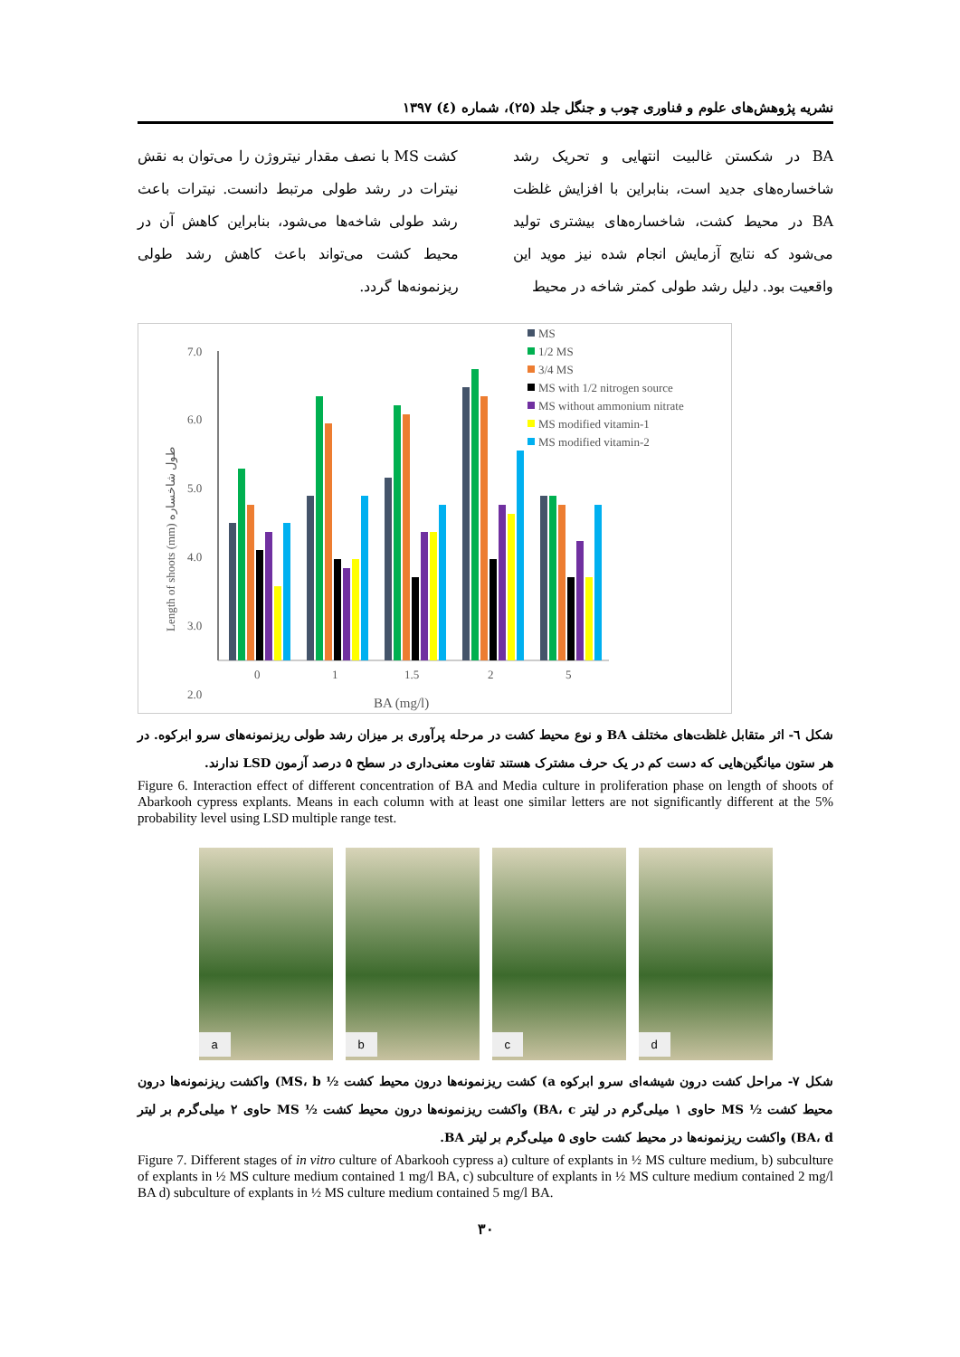نشریه پژوهش‌های علوم و فناوری چوب و جنگل جلد (۲۵)، شماره (٤) ۱۳۹۷
BA در شکستن غالبیت انتهایی و تحریک رشد شاخساره‌های جدید است، بنابراین با افزایش غلظت BA در محیط کشت، شاخساره‌های بیشتری تولید می‌شود که نتایج آزمایش انجام شده نیز موید این واقعیت بود. دلیل رشد طولی کمتر شاخه در محیط
کشت MS با نصف مقدار نیتروژن را می‌توان به نقش نیترات در رشد طولی مرتبط دانست. نیترات باعث رشد طولی شاخه‌ها می‌شود، بنابراین کاهش آن در محیط کشت می‌تواند باعث کاهش رشد طولی ریزنمونه‌ها گردد.
Length of shoots (mm) طول شاخساره
7.0
6.0
5.0
4.0
3.0
2.0
0
1
1.5
2
5
BA (mg/l)
MS
1/2 MS
3/4 MS
MS with 1/2 nitrogen source
MS without ammonium nitrate
MS modified vitamin-1
MS modified vitamin-2
شکل ٦- اثر متقابل غلظت‌های مختلف BA و نوع محیط کشت در مرحله پرآوری بر میزان رشد طولی ریزنمونه‌های سرو ابرکوه. در هر ستون میانگین‌هایی که دست کم در یک حرف مشترک هستند تفاوت معنی‌داری در سطح ۵ درصد آزمون LSD ندارند.
Figure 6. Interaction effect of different concentration of BA and Media culture in proliferation phase on length of shoots of Abarkooh cypress explants. Means in each column with at least one similar letters are not significantly different at the 5% probability level using LSD multiple range test.
a
b
c
d
شکل ۷- مراحل کشت درون شیشه‌ای سرو ابرکوه a) کشت ریزنمونه‌ها درون محیط کشت ½ MS، b) واکشت ریزنمونه‌ها درون محیط کشت ½ MS حاوی ۱ میلی‌گرم در لیتر BA، c) واکشت ریزنمونه‌ها درون محیط کشت ½ MS حاوی ۲ میلی‌گرم بر لیتر BA، d) واکشت ریزنمونه‌ها در محیط کشت حاوی ۵ میلی‌گرم بر لیتر BA.
Figure 7. Different stages of in vitro culture of Abarkooh cypress a) culture of explants in ½ MS culture medium, b) subculture of explants in ½ MS culture medium contained 1 mg/l BA, c) subculture of explants in ½ MS culture medium contained 2 mg/l BA d) subculture of explants in ½ MS culture medium contained 5 mg/l BA.
۳۰